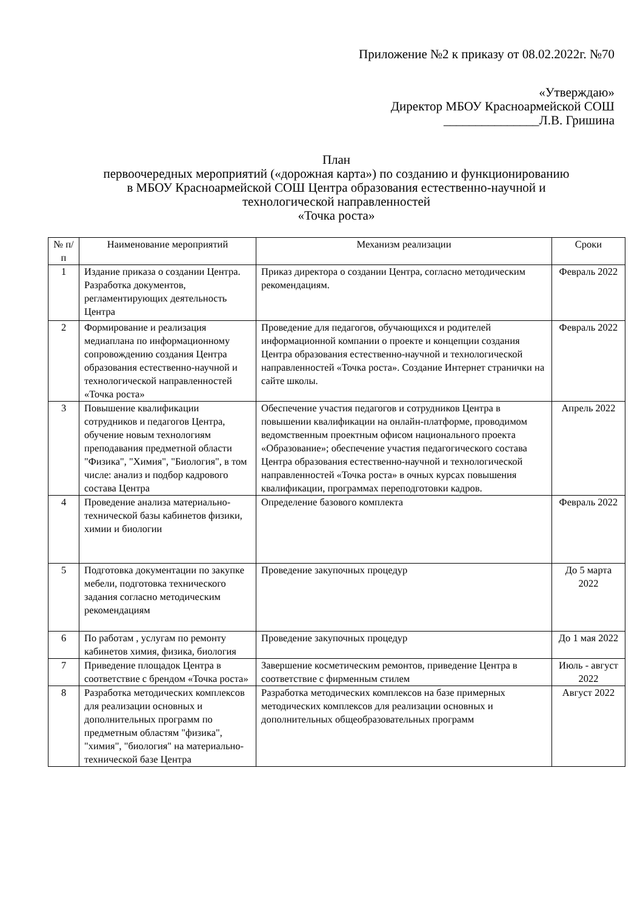Приложение №2 к приказу от 08.02.2022г. №70
«Утверждаю»
Директор МБОУ Красноармейской СОШ
_______________Л.В. Гришина
План
первоочередных мероприятий («дорожная карта») по созданию и функционированию
в МБОУ Красноармейской СОШ Центра образования естественно-научной и
технологической направленностей
«Точка роста»
| № п/п | Наименование мероприятий | Механизм реализации | Сроки |
| --- | --- | --- | --- |
| 1 | Издание приказа о создании Центра. Разработка документов, регламентирующих деятельность Центра | Приказ директора о создании Центра, согласно методическим рекомендациям. | Февраль 2022 |
| 2 | Формирование и реализация медиаплана по информационному сопровождению создания Центра образования естественно-научной и технологической направленностей «Точка роста» | Проведение для педагогов, обучающихся и родителей информационной компании о проекте и концепции создания Центра образования естественно-научной и технологической направленностей «Точка роста». Создание Интернет странички на сайте школы. | Февраль 2022 |
| 3 | Повышение квалификации сотрудников и педагогов Центра, обучение новым технологиям преподавания предметной области "Физика", "Химия", "Биология", в том числе: анализ и подбор кадрового состава Центра | Обеспечение участия педагогов и сотрудников Центра в повышении квалификации на онлайн-платформе, проводимом ведомственным проектным офисом национального проекта «Образование»; обеспечение участия педагогического состава Центра образования естественно-научной и технологической направленностей «Точка роста» в очных курсах повышения квалификации, программах переподготовки кадров. | Апрель 2022 |
| 4 | Проведение анализа материально-технической базы кабинетов физики, химии и биологии | Определение базового комплекта | Февраль 2022 |
| 5 | Подготовка документации по закупке мебели, подготовка технического задания согласно методическим рекомендациям | Проведение закупочных процедур | До 5 марта 2022 |
| 6 | По работам , услугам по ремонту кабинетов химия, физика, биология | Проведение закупочных процедур | До 1 мая 2022 |
| 7 | Приведение площадок Центра в соответствие с брендом «Точка роста» | Завершение косметическим ремонтов, приведение Центра в соответствие с фирменным стилем | Июль - август 2022 |
| 8 | Разработка методических комплексов для реализации основных и дополнительных программ по предметным областям "физика", "химия", "биология" на материально-технической базе Центра | Разработка методических комплексов на базе примерных методических комплексов для реализации основных и дополнительных общеобразовательных программ | Август 2022 |